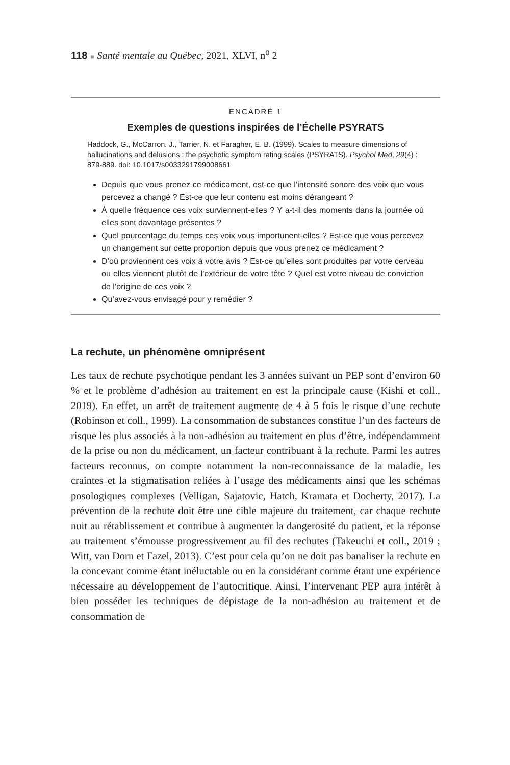118 ■ Santé mentale au Québec, 2021, XLVI, n<sup>o</sup> 2
ENCADRÉ 1
Exemples de questions inspirées de l’Échelle PSYRATS
Haddock, G., McCarron, J., Tarrier, N. et Faragher, E. B. (1999). Scales to measure dimensions of hallucinations and delusions : the psychotic symptom rating scales (PSYRATS). Psychol Med, 29(4) : 879-889. doi: 10.1017/s0033291799008661
Depuis que vous prenez ce médicament, est-ce que l’intensité sonore des voix que vous percevez a changé ? Est-ce que leur contenu est moins dérangeant ?
À quelle fréquence ces voix surviennent-elles ? Y a-t-il des moments dans la journée où elles sont davantage présentes ?
Quel pourcentage du temps ces voix vous importunent-elles ? Est-ce que vous percevez un changement sur cette proportion depuis que vous prenez ce médicament ?
D’où proviennent ces voix à votre avis ? Est-ce qu’elles sont produites par votre cerveau ou elles viennent plutôt de l’extérieur de votre tête ? Quel est votre niveau de conviction de l’origine de ces voix ?
Qu’avez-vous envisagé pour y remédier ?
La rechute, un phénomène omniprésent
Les taux de rechute psychotique pendant les 3 années suivant un PEP sont d’environ 60 % et le problème d’adhésion au traitement en est la principale cause (Kishi et coll., 2019). En effet, un arrêt de traitement augmente de 4 à 5 fois le risque d’une rechute (Robinson et coll., 1999). La consommation de substances constitue l’un des facteurs de risque les plus associés à la non-adhésion au traitement en plus d’être, indépendamment de la prise ou non du médicament, un facteur contribuant à la rechute. Parmi les autres facteurs reconnus, on compte notamment la non-reconnaissance de la maladie, les craintes et la stigmatisation reliées à l’usage des médicaments ainsi que les schémas posologiques complexes (Velligan, Sajatovic, Hatch, Kramata et Docherty, 2017). La prévention de la rechute doit être une cible majeure du traitement, car chaque rechute nuit au rétablissement et contribue à augmenter la dangerosité du patient, et la réponse au traitement s’émousse progressivement au fil des rechutes (Takeuchi et coll., 2019 ; Witt, van Dorn et Fazel, 2013). C’est pour cela qu’on ne doit pas banaliser la rechute en la concevant comme étant inéluctable ou en la considérant comme étant une expérience nécessaire au développement de l’autocritique. Ainsi, l’intervenant PEP aura intérêt à bien posséder les techniques de dépistage de la non-adhésion au traitement et de consommation de